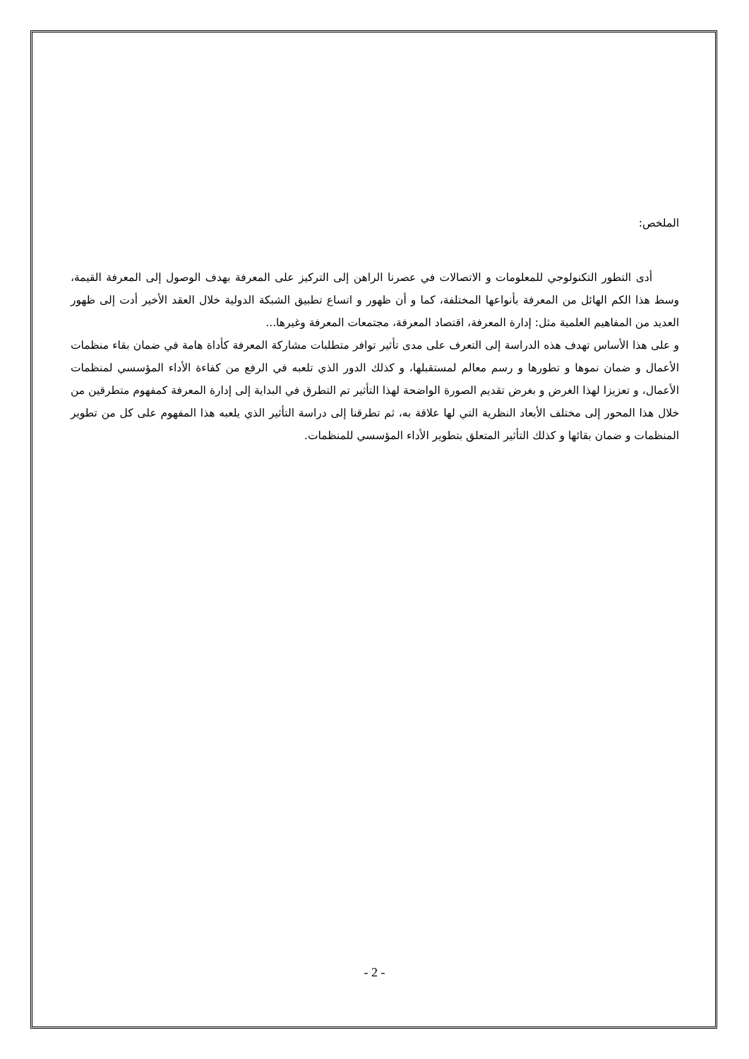الملخص:
أدى التطور التكنولوجي للمعلومات و الاتصالات في عصرنا الراهن إلى التركيز على المعرفة بهدف الوصول إلى المعرفة القيمة، وسط هذا الكم الهائل من المعرفة بأنواعها المختلفة، كما و أن ظهور و اتساع تطبيق الشبكة الدولية خلال العقد الأخير أدت إلى ظهور العديد من المفاهيم العلمية مثل: إدارة المعرفة، اقتصاد المعرفة، مجتمعات المعرفة وغيرها...
و على هذا الأساس تهدف هذه الدراسة إلى التعرف على مدى تأثير توافر متطلبات مشاركة المعرفة كأداة هامة في ضمان بقاء منظمات الأعمال و ضمان نموها و تطورها و رسم معالم لمستقبلها، و كذلك الدور الذي تلعبه في الرفع من كفاءة الأداء المؤسسي لمنظمات الأعمال، و تعزيزا لهذا الغرض و بغرض تقديم الصورة الواضحة لهذا التأثير تم التطرق في البداية إلى إدارة المعرفة كمفهوم متطرقين من خلال هذا المحور إلى مختلف الأبعاد النظرية التي لها علاقة به، ثم تطرقنا إلى دراسة التأثير الذي يلعبه هذا المفهوم على كل من تطوير المنظمات و ضمان بقائها و كذلك التأثير المتعلق بتطوير الأداء المؤسسي للمنظمات.
- 2 -